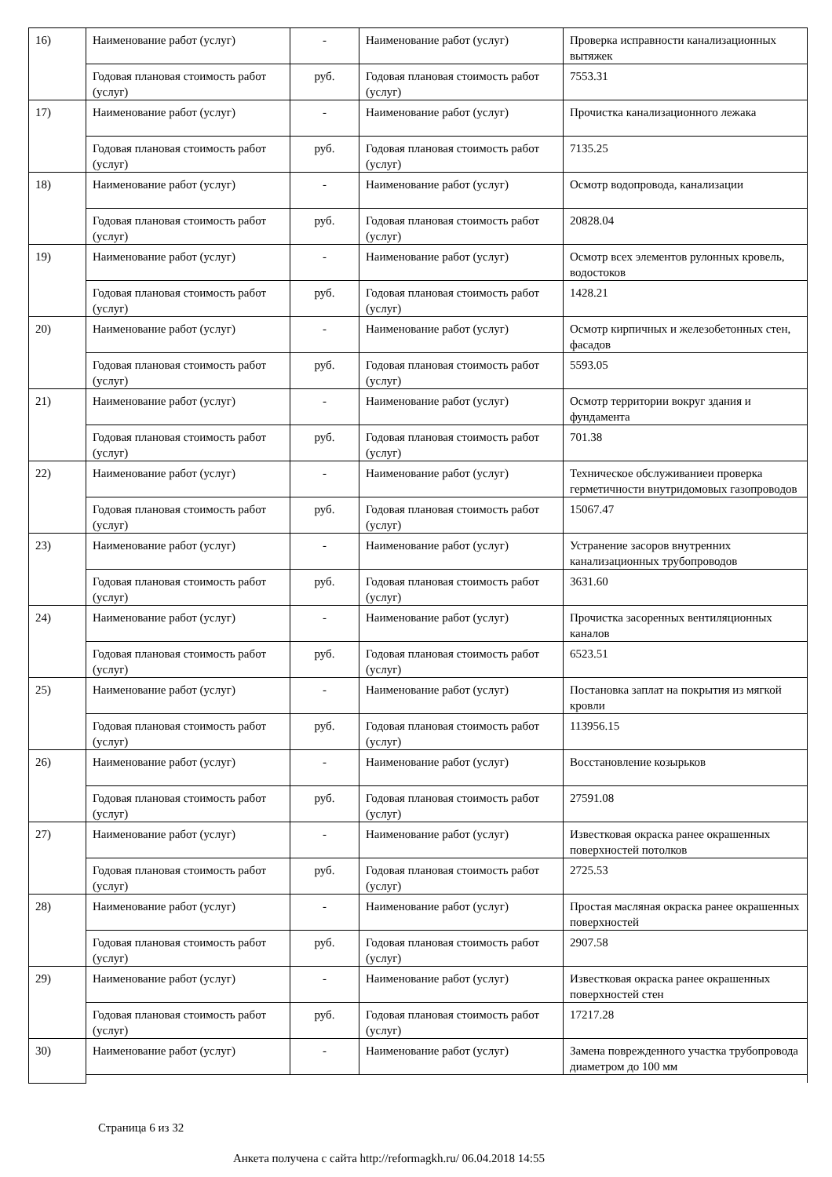| 16) | Наименование работ (услуг) | - | Наименование работ (услуг) | Проверка исправности канализационных вытяжек |
| | Годовая плановая стоимость работ (услуг) | руб. | Годовая плановая стоимость работ (услуг) | 7553.31 |
| 17) | Наименование работ (услуг) | - | Наименование работ (услуг) | Прочистка канализационного лежака |
| | Годовая плановая стоимость работ (услуг) | руб. | Годовая плановая стоимость работ (услуг) | 7135.25 |
| 18) | Наименование работ (услуг) | - | Наименование работ (услуг) | Осмотр водопровода, канализации |
| | Годовая плановая стоимость работ (услуг) | руб. | Годовая плановая стоимость работ (услуг) | 20828.04 |
| 19) | Наименование работ (услуг) | - | Наименование работ (услуг) | Осмотр всех элементов рулонных кровель, водостоков |
| | Годовая плановая стоимость работ (услуг) | руб. | Годовая плановая стоимость работ (услуг) | 1428.21 |
| 20) | Наименование работ (услуг) | - | Наименование работ (услуг) | Осмотр кирпичных и железобетонных стен, фасадов |
| | Годовая плановая стоимость работ (услуг) | руб. | Годовая плановая стоимость работ (услуг) | 5593.05 |
| 21) | Наименование работ (услуг) | - | Наименование работ (услуг) | Осмотр территории вокруг здания и фундамента |
| | Годовая плановая стоимость работ (услуг) | руб. | Годовая плановая стоимость работ (услуг) | 701.38 |
| 22) | Наименование работ (услуг) | - | Наименование работ (услуг) | Техническое обслуживаниеи проверка герметичности внутридомовых газопроводов |
| | Годовая плановая стоимость работ (услуг) | руб. | Годовая плановая стоимость работ (услуг) | 15067.47 |
| 23) | Наименование работ (услуг) | - | Наименование работ (услуг) | Устранение засоров внутренних канализационных трубопроводов |
| | Годовая плановая стоимость работ (услуг) | руб. | Годовая плановая стоимость работ (услуг) | 3631.60 |
| 24) | Наименование работ (услуг) | - | Наименование работ (услуг) | Прочистка засоренных вентиляционных каналов |
| | Годовая плановая стоимость работ (услуг) | руб. | Годовая плановая стоимость работ (услуг) | 6523.51 |
| 25) | Наименование работ (услуг) | - | Наименование работ (услуг) | Постановка заплат на покрытия из мягкой кровли |
| | Годовая плановая стоимость работ (услуг) | руб. | Годовая плановая стоимость работ (услуг) | 113956.15 |
| 26) | Наименование работ (услуг) | - | Наименование работ (услуг) | Восстановление козырьков |
| | Годовая плановая стоимость работ (услуг) | руб. | Годовая плановая стоимость работ (услуг) | 27591.08 |
| 27) | Наименование работ (услуг) | - | Наименование работ (услуг) | Известковая окраска ранее окрашенных поверхностей потолков |
| | Годовая плановая стоимость работ (услуг) | руб. | Годовая плановая стоимость работ (услуг) | 2725.53 |
| 28) | Наименование работ (услуг) | - | Наименование работ (услуг) | Простая масляная окраска ранее окрашенных поверхностей |
| | Годовая плановая стоимость работ (услуг) | руб. | Годовая плановая стоимость работ (услуг) | 2907.58 |
| 29) | Наименование работ (услуг) | - | Наименование работ (услуг) | Известковая окраска ранее окрашенных поверхностей стен |
| | Годовая плановая стоимость работ (услуг) | руб. | Годовая плановая стоимость работ (услуг) | 17217.28 |
| 30) | Наименование работ (услуг) | - | Наименование работ (услуг) | Замена поврежденного участка трубопровода диаметром до 100 мм |
Страница 6 из 32
Анкета получена с сайта http://reformagkh.ru/ 06.04.2018 14:55